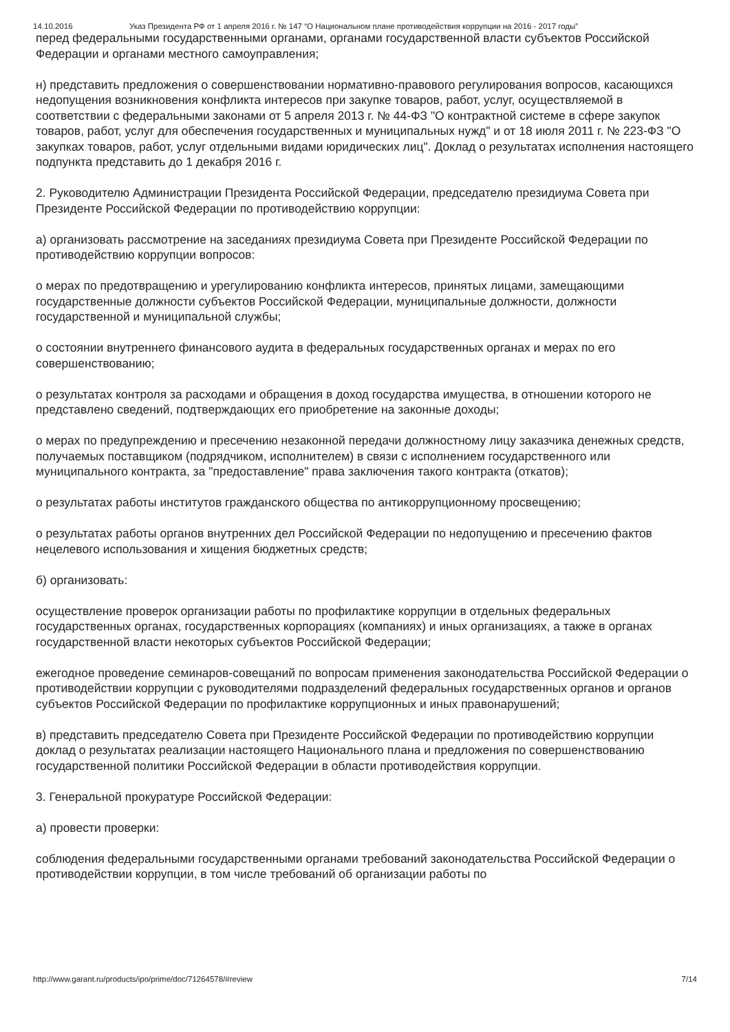14.10.2016 Указ Президента РФ от 1 апреля 2016 г. № 147 “О Национальном плане противодействия коррупции на 2016 - 2017 годы”
перед федеральными государственными органами, органами государственной власти субъектов Российской Федерации и органами местного самоуправления;
н) представить предложения о совершенствовании нормативно-правового регулирования вопросов, касающихся недопущения возникновения конфликта интересов при закупке товаров, работ, услуг, осуществляемой в соответствии с федеральными законами от 5 апреля 2013 г. № 44-ФЗ "О контрактной системе в сфере закупок товаров, работ, услуг для обеспечения государственных и муниципальных нужд" и от 18 июля 2011 г. № 223-ФЗ "О закупках товаров, работ, услуг отдельными видами юридических лиц". Доклад о результатах исполнения настоящего подпункта представить до 1 декабря 2016 г.
2. Руководителю Администрации Президента Российской Федерации, председателю президиума Совета при Президенте Российской Федерации по противодействию коррупции:
а) организовать рассмотрение на заседаниях президиума Совета при Президенте Российской Федерации по противодействию коррупции вопросов:
о мерах по предотвращению и урегулированию конфликта интересов, принятых лицами, замещающими государственные должности субъектов Российской Федерации, муниципальные должности, должности государственной и муниципальной службы;
о состоянии внутреннего финансового аудита в федеральных государственных органах и мерах по его совершенствованию;
о результатах контроля за расходами и обращения в доход государства имущества, в отношении которого не представлено сведений, подтверждающих его приобретение на законные доходы;
о мерах по предупреждению и пресечению незаконной передачи должностному лицу заказчика денежных средств, получаемых поставщиком (подрядчиком, исполнителем) в связи с исполнением государственного или муниципального контракта, за "предоставление" права заключения такого контракта (откатов);
о результатах работы институтов гражданского общества по антикоррупционному просвещению;
о результатах работы органов внутренних дел Российской Федерации по недопущению и пресечению фактов нецелевого использования и хищения бюджетных средств;
б) организовать:
осуществление проверок организации работы по профилактике коррупции в отдельных федеральных государственных органах, государственных корпорациях (компаниях) и иных организациях, а также в органах государственной власти некоторых субъектов Российской Федерации;
ежегодное проведение семинаров-совещаний по вопросам применения законодательства Российской Федерации о противодействии коррупции с руководителями подразделений федеральных государственных органов и органов субъектов Российской Федерации по профилактике коррупционных и иных правонарушений;
в) представить председателю Совета при Президенте Российской Федерации по противодействию коррупции доклад о результатах реализации настоящего Национального плана и предложения по совершенствованию государственной политики Российской Федерации в области противодействия коррупции.
3. Генеральной прокуратуре Российской Федерации:
а) провести проверки:
соблюдения федеральными государственными органами требований законодательства Российской Федерации о противодействии коррупции, в том числе требований об организации работы по
http://www.garant.ru/products/ipo/prime/doc/71264578/#review 7/14